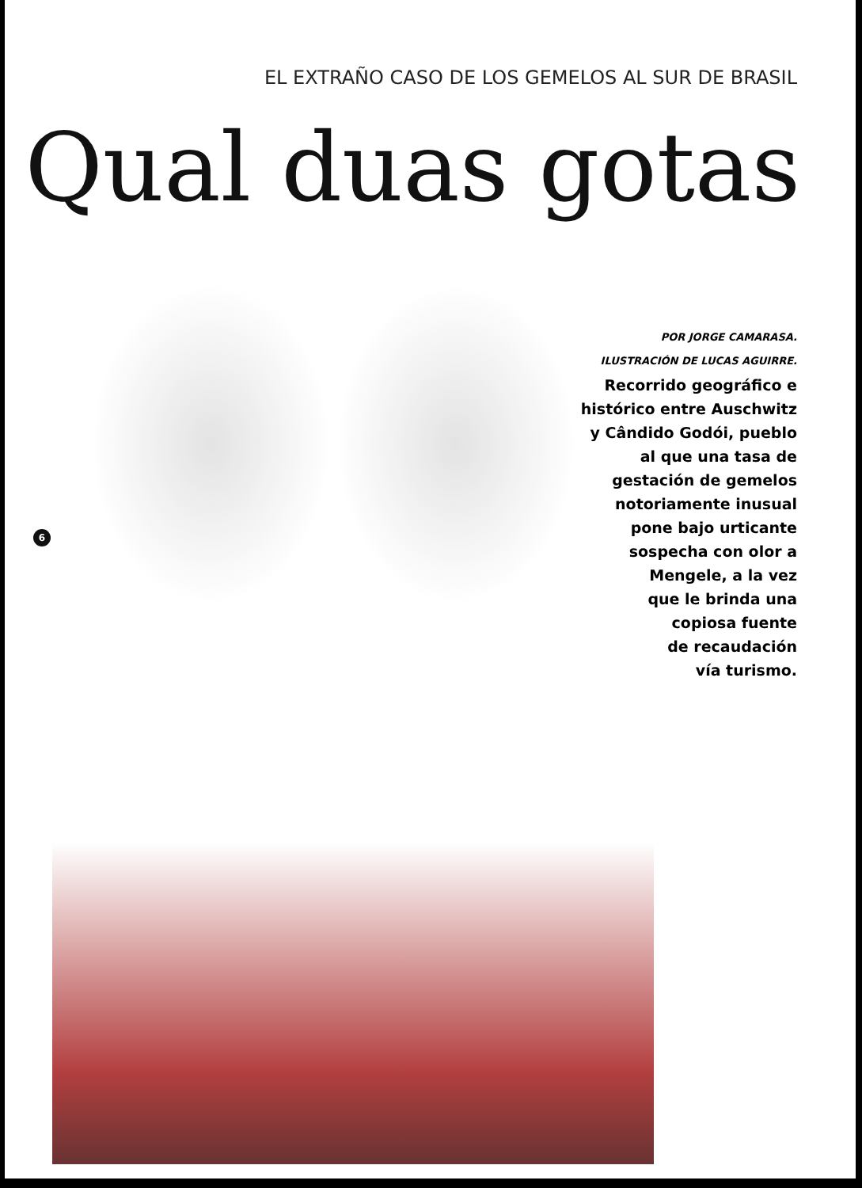EL EXTRAÑO CASO DE LOS GEMELOS AL SUR DE BRASIL
Qual duas gotas
POR JORGE CAMARASA.
ILUSTRACIÓN DE LUCAS AGUIRRE.
Recorrido geográfico e
histórico entre Auschwitz
y Cândido Godói, pueblo
al que una tasa de
gestación de gemelos
notoriamente inusual
pone bajo urticante
sospecha con olor a
Mengele, a la vez
que le brinda una
copiosa fuente
de recaudación
vía turismo.
6